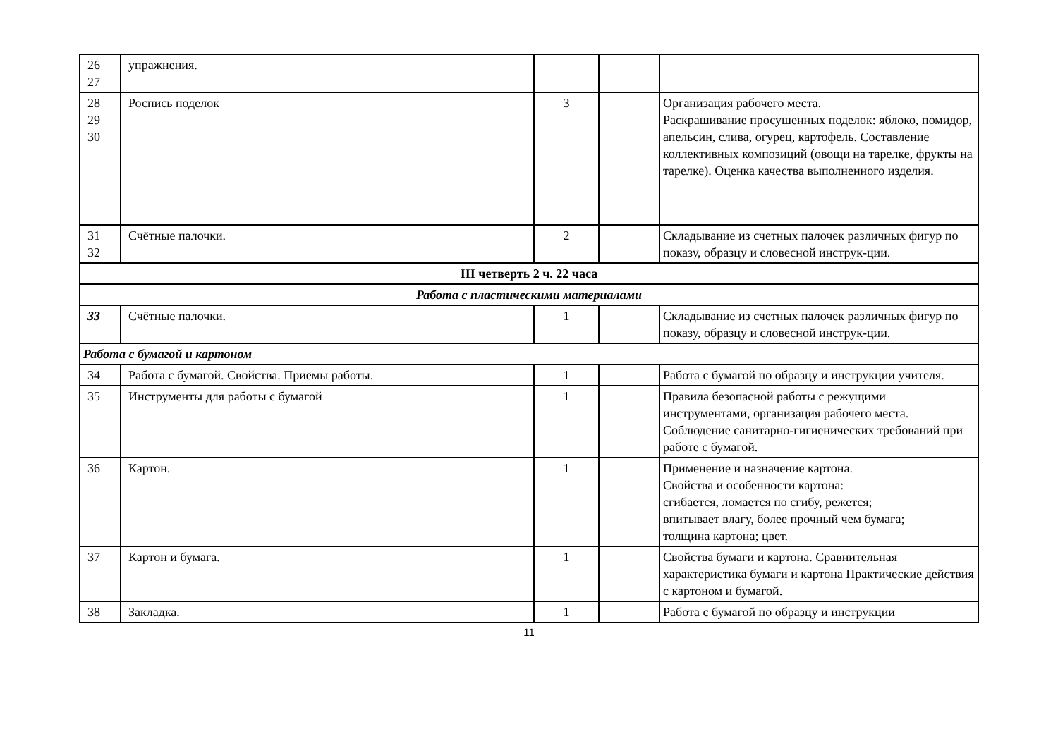| 26 27 | упражнения. | | | |
| 28 29 30 | Роспись поделок | 3 | | Организация рабочего места. Раскрашивание просушенных поделок: яблоко, помидор, апельсин, слива, огурец, картофель. Составление коллективных композиций (овощи на тарелке, фрукты на тарелке). Оценка качества выполненного изделия. |
| 31 32 | Счётные палочки. | 2 | | Складывание из счетных палочек различных фигур по показу, образцу и словесной инструк-ции. |
| III четверть 2 ч. 22 часа | | | | |
| Работа с пластическими материалами | | | | |
| 33 | Счётные палочки. | 1 | | Складывание из счетных палочек различных фигур по показу, образцу и словесной инструк-ции. |
| Работа с бумагой и картоном | | | | |
| 34 | Работа с бумагой. Свойства. Приёмы работы. | 1 | | Работа с бумагой по образцу и инструкции учителя. |
| 35 | Инструменты для работы с бумагой | 1 | | Правила безопасной работы с режущими инструментами, организация рабочего места. Соблюдение санитарно-гигиенических требований при работе с бумагой. |
| 36 | Картон. | 1 | | Применение и назначение картона. Свойства и особенности картона: сгибается, ломается по сгибу, режется; впитывает влагу, более прочный чем бумага; толщина картона; цвет. |
| 37 | Картон и бумага. | 1 | | Свойства бумаги и картона. Сравнительная характеристика бумаги и картона Практические действия с картоном и бумагой. |
| 38 | Закладка. | 1 | | Работа с бумагой по образцу и инструкции |
11